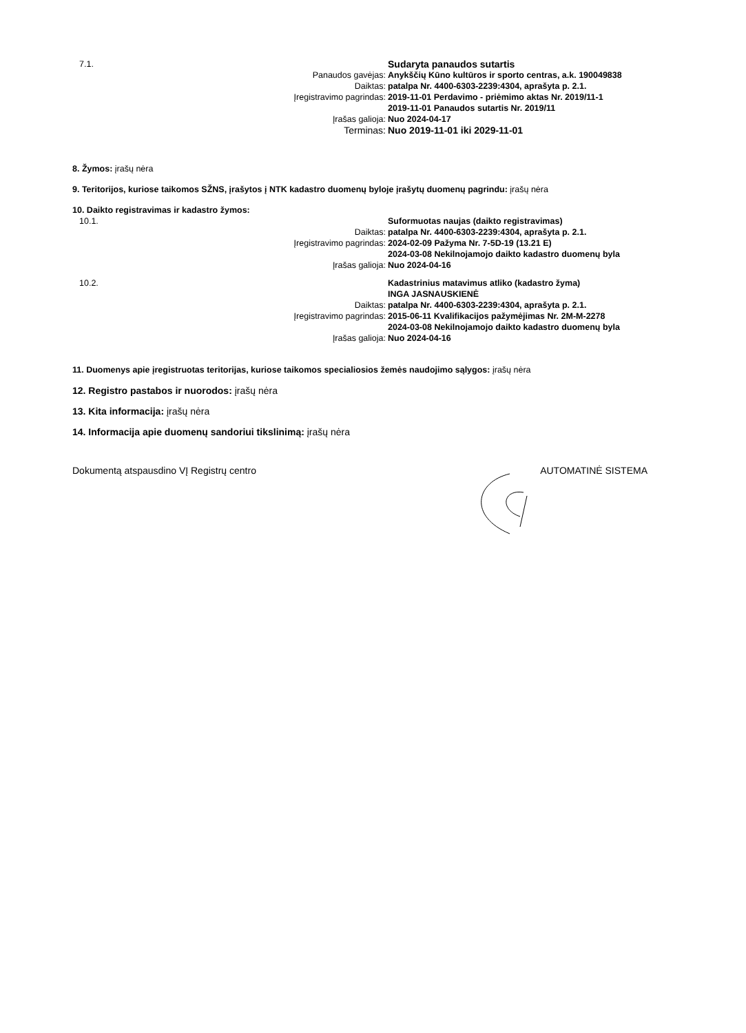7.1.
Sudaryta panaudos sutartis
Panaudos gavėjas:
Anykščių Kūno kultūros ir sporto centras, a.k. 190049838
Daiktas:
patalpa Nr. 4400-6303-2239:4304, aprašyta p. 2.1.
Įregistravimo pagrindas:
2019-11-01 Perdavimo - priėmimo aktas Nr. 2019/11-1
2019-11-01 Panaudos sutartis Nr. 2019/11
Įrašas galioja:
Nuo 2024-04-17
Terminas:
Nuo 2019-11-01 iki 2029-11-01
8. Žymos: įrašų nėra
9. Teritorijos, kuriose taikomos SŽNS, įrašytos į NTK kadastro duomenų byloje įrašytų duomenų pagrindu: įrašų nėra
10. Daikto registravimas ir kadastro žymos:
10.1.
Suformuotas naujas (daikto registravimas)
Daiktas:
patalpa Nr. 4400-6303-2239:4304, aprašyta p. 2.1.
Įregistravimo pagrindas:
2024-02-09 Pažyma Nr. 7-5D-19 (13.21 E)
2024-03-08 Nekilnojamojo daikto kadastro duomenų byla
Įrašas galioja:
Nuo 2024-04-16
10.2.
Kadastrinius matavimus atliko (kadastro žyma)
INGA JASNAUSKIENĖ
Daiktas:
patalpa Nr. 4400-6303-2239:4304, aprašyta p. 2.1.
Įregistravimo pagrindas:
2015-06-11 Kvalifikacijos pažymėjimas Nr. 2M-M-2278
2024-03-08 Nekilnojamojo daikto kadastro duomenų byla
Įrašas galioja:
Nuo 2024-04-16
11. Duomenys apie įregistruotas teritorijas, kuriose taikomos specialiosios žemės naudojimo sąlygos: įrašų nėra
12. Registro pastabos ir nuorodos: įrašų nėra
13. Kita informacija: įrašų nėra
14. Informacija apie duomenų sandoriui tikslinimą: įrašų nėra
Dokumentą atspausdino VĮ Registrų centro AUTOMATINĖ SISTEMA